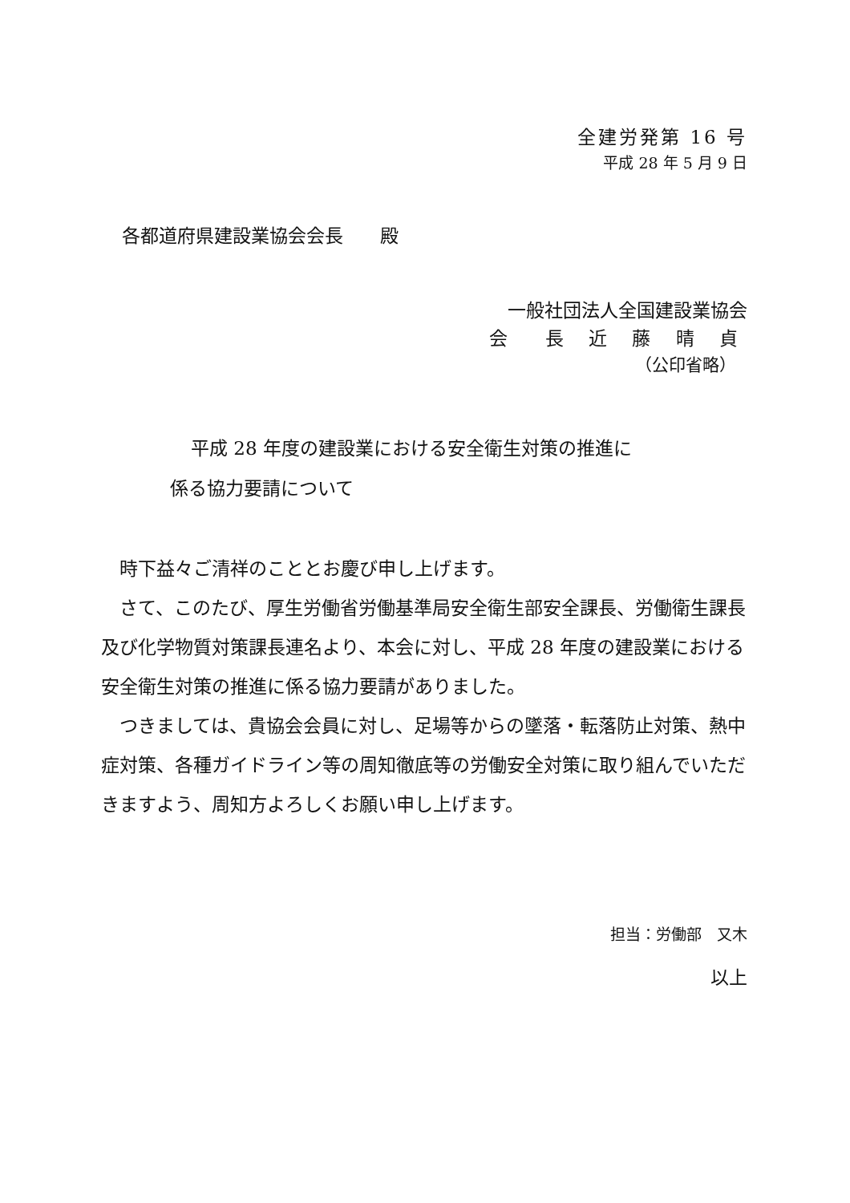全建労発第 16 号
平成 28 年 5 月 9 日
各都道府県建設業協会会長　　殿
一般社団法人全国建設業協会
会　長 近 藤 晴 貞
（公印省略）
平成 28 年度の建設業における安全衛生対策の推進に
係る協力要請について
　時下益々ご清祥のこととお慶び申し上げます。
　さて、このたび、厚生労働省労働基準局安全衛生部安全課長、労働衛生課長及び化学物質対策課長連名より、本会に対し、平成 28 年度の建設業における安全衛生対策の推進に係る協力要請がありました。
　つきましては、貴協会会員に対し、足場等からの墜落・転落防止対策、熱中症対策、各種ガイドライン等の周知徹底等の労働安全対策に取り組んでいただきますよう、周知方よろしくお願い申し上げます。
担当：労働部　又木
以上